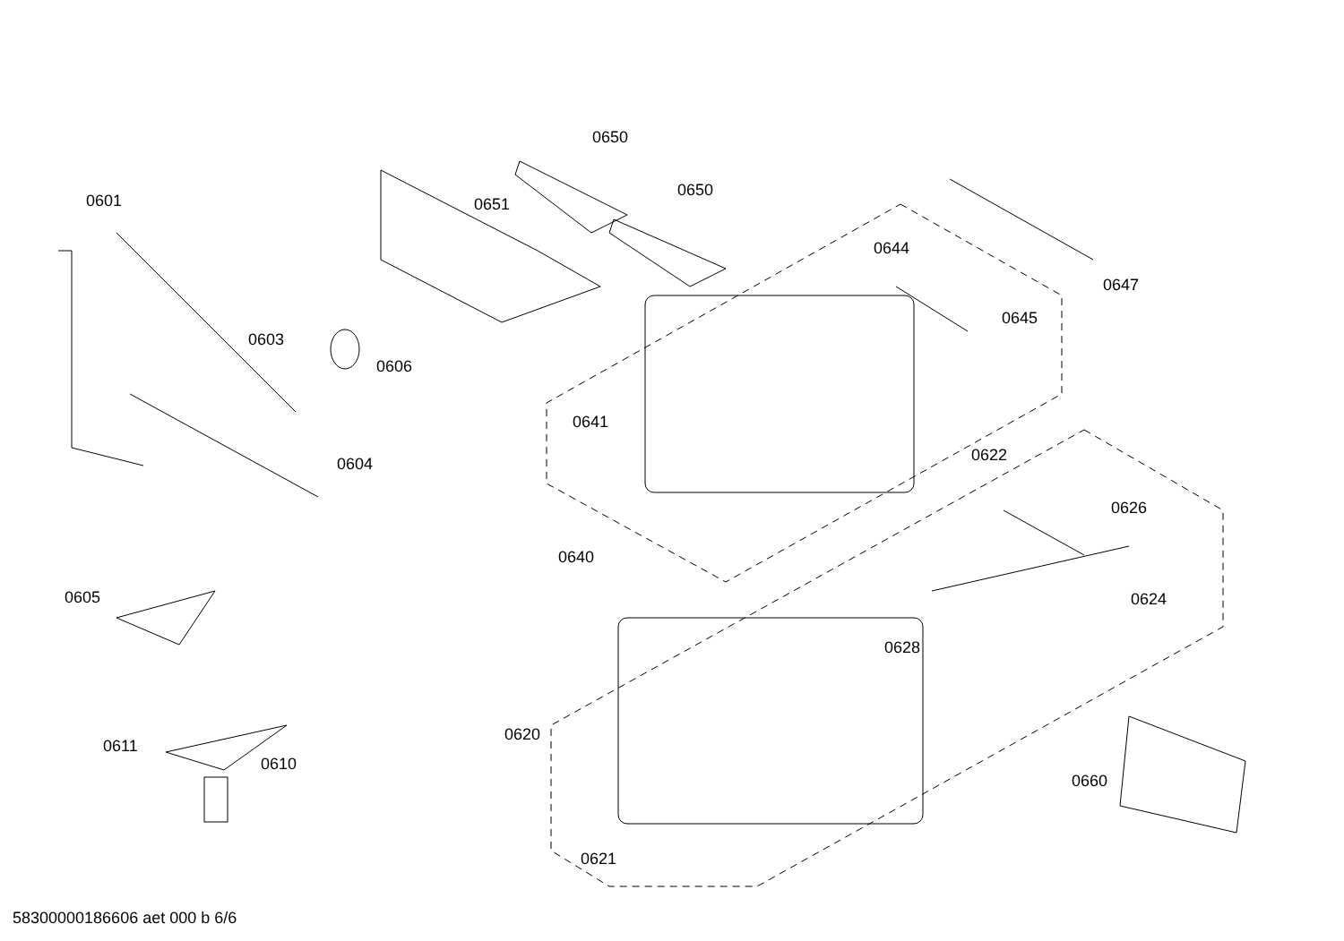0601
0603
0604
0605
0606
0610
0611
0650
0651
0650
0644
0647
0645
0641
0622
0640
0626
0624
0628
0620
0660
0621
58300000186606 aet 000 b 6/6